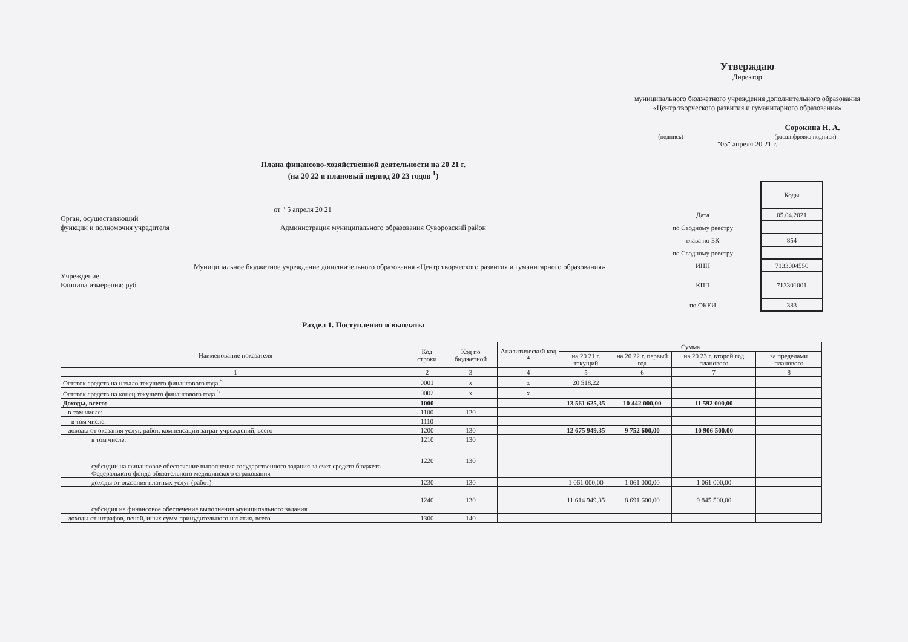Утверждаю
Директор
муниципального бюджетного учреждения дополнительного образования
«Центр творческого развития и гуманитарного образования»
Сорокина Н. А.
(подпись) (расшифровка подписи)
"05" апреля 20 21 г.
Плана финансово-хозяйственной деятельности на 20 21 г.
(на 20 22 и плановый период 20 23 годов <sup>1</sup>)
от " 5 апреля 20 21
Орган, осуществляющий
функции и полномочия учредителя Администрация муниципального образования Суворовский район
Муниципальное бюджетное учреждение дополнительного образования «Центр творческого развития и гуманитарного образования»
Учреждение
Единица измерения: руб.
| | Коды |
| Дата | 05.04.2021 |
| по Сводному реестру | |
| глава по БК | 854 |
| по Сводному реестру | |
| ИНН | 7133004550 |
| КПП | 713301001 |
| по ОКЕИ | 383 |
Раздел 1. Поступления и выплаты
| Наименование показателя | Код строки | Код по бюджетной | Аналитический код <sup>4</sup> | Сумма | | | |
| --- | --- | --- | --- | --- | --- | --- | --- |
| | | | | на 20 21 г. текущий | на 20 22 г. первый год | на 20 23 г. второй год планового | за пределами планового |
| 1 | 2 | 3 | 4 | 5 | 6 | 7 | 8 |
| Остаток средств на начало текущего финансового года <sup>5</sup> | 0001 | x | x | 20 518,22 | | | |
| Остаток средств на конец текущего финансового года <sup>5</sup> | 0002 | x | x | | | | |
| Доходы, всего: | 1000 | | | 13 561 625,35 | 10 442 000,00 | 11 592 000,00 | |
| в том числе: | 1100 | 120 | | | | | |
| в том числе: | 1110 | | | | | | |
| доходы от оказания услуг, работ, компенсации затрат учреждений, всего | 1200 | 130 | | 12 675 949,35 | 9 752 600,00 | 10 906 500,00 | |
| в том числе: | 1210 | 130 | | | | | |
| субсидии на финансовое обеспечение выполнения государственного задания за счет средств бюджета Федерального фонда обязательного медицинского страхования | 1220 | 130 | | | | | |
| доходы от оказания платных услуг (работ) | 1230 | 130 | | 1 061 000,00 | 1 061 000,00 | 1 061 000,00 | |
| субсидия на финансовое обеспечение выполнения муниципального задания | 1240 | 130 | | 11 614 949,35 | 8 691 600,00 | 9 845 500,00 | |
| доходы от штрафов, пеней, иных сумм принудительного изъятия, всего | 1300 | 140 | | | | | |